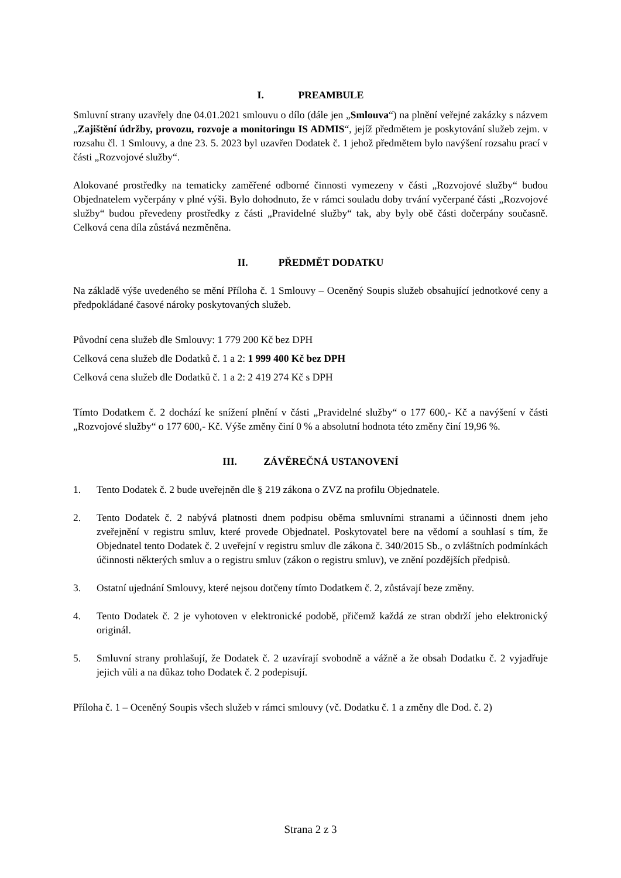I. PREAMBULE
Smluvní strany uzavřely dne 04.01.2021 smlouvu o dílo (dále jen „Smlouva“) na plnění veřejné zakázky s názvem „Zajištění údržby, provozu, rozvoje a monitoringu IS ADMIS“, jejíž předmětem je poskytování služeb zejm. v rozsahu čl. 1 Smlouvy, a dne 23. 5. 2023 byl uzavřen Dodatek č. 1 jehož předmětem bylo navýšení rozsahu prací v části „Rozvojové služby“.
Alokované prostředky na tematicky zaměřené odborné činnosti vymezeny v části „Rozvojové služby“ budou Objednatelem vyčerpány v plné výši. Bylo dohodnuto, že v rámci souladu doby trvání vyčerpané části „Rozvojové služby“ budou převedeny prostředky z části „Pravidelné služby“ tak, aby byly obě části dočerpány současně. Celková cena díla zůstává nezměněna.
II. PŘEDMĚT DODATKU
Na základě výše uvedeného se mění Příloha č. 1 Smlouvy – Oceněný Soupis služeb obsahující jednotkové ceny a předpokládané časové nároky poskytovaných služeb.
Původní cena služeb dle Smlouvy: 1 779 200 Kč bez DPH
Celková cena služeb dle Dodatků č. 1 a 2: 1 999 400 Kč bez DPH
Celková cena služeb dle Dodatků č. 1 a 2: 2 419 274 Kč s DPH
Tímto Dodatkem č. 2 dochází ke snížení plnění v části „Pravidelné služby“ o 177 600,- Kč a navýšení v části „Rozvojové služby“ o 177 600,- Kč. Výše změny činí 0 % a absolutní hodnota této změny činí 19,96 %.
III. ZÁVĚREČNÁ USTANOVENÍ
1. Tento Dodatek č. 2 bude uveřejněn dle § 219 zákona o ZVZ na profilu Objednatele.
2. Tento Dodatek č. 2 nabývá platnosti dnem podpisu oběma smluvními stranami a účinnosti dnem jeho zveřejnění v registru smluv, které provede Objednatel. Poskytovatel bere na vědomí a souhlasí s tím, že Objednatel tento Dodatek č. 2 uveřejní v registru smluv dle zákona č. 340/2015 Sb., o zvláštních podmínkách účinnosti některých smluv a o registru smluv (zákon o registru smluv), ve znění pozdějších předpisů.
3. Ostatní ujednání Smlouvy, které nejsou dotčeny tímto Dodatkem č. 2, zůstávají beze změny.
4. Tento Dodatek č. 2 je vyhotoven v elektronické podobě, přičemž každá ze stran obdrží jeho elektronický originál.
5. Smluvní strany prohlašují, že Dodatek č. 2 uzavírají svobodně a vážně a že obsah Dodatku č. 2 vyjadřuje jejich vůli a na důkaz toho Dodatek č. 2 podepisují.
Příloha č. 1 – Oceněný Soupis všech služeb v rámci smlouvy (vč. Dodatku č. 1 a změny dle Dod. č. 2)
Strana 2 z 3